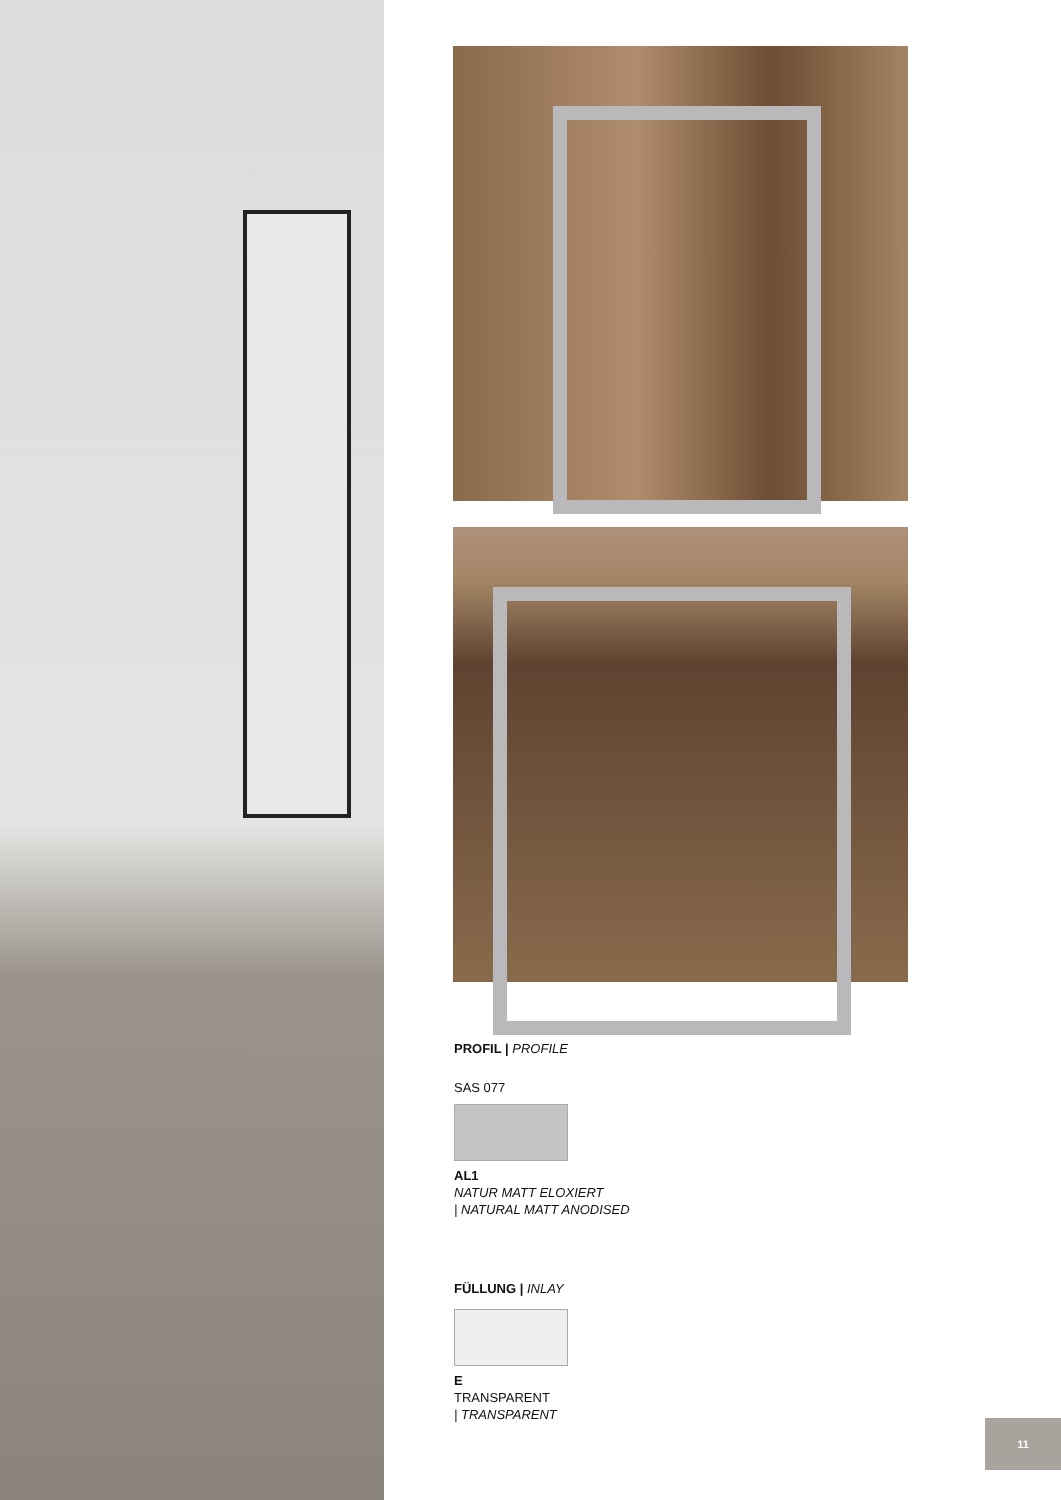PROFIL | PROFILE
SAS 077
AL1
NATUR MATT ELOXIERT
| NATURAL MATT ANODISED
FÜLLUNG | INLAY
E
TRANSPARENT
| TRANSPARENT
11